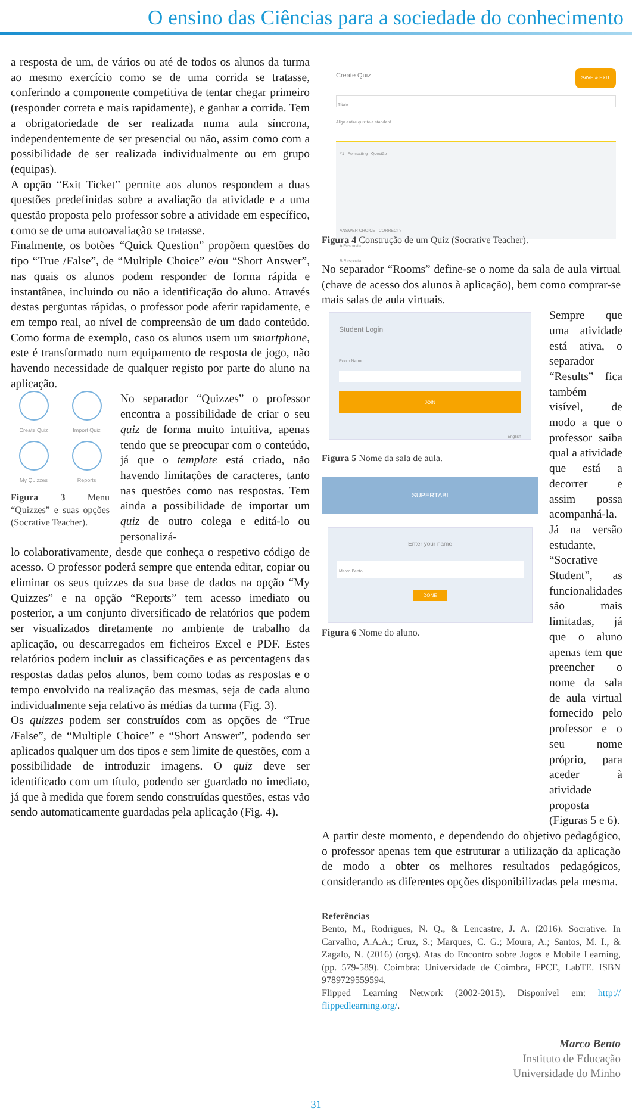O ensino das Ciências para a sociedade do conhecimento
a resposta de um, de vários ou até de todos os alunos da turma ao mesmo exercício como se de uma corrida se tratasse, conferindo a componente competitiva de tentar chegar primeiro (responder correta e mais rapidamente), e ganhar a corrida. Tem a obrigatoriedade de ser realizada numa aula síncrona, independentemente de ser presencial ou não, assim como com a possibilidade de ser realizada individualmente ou em grupo (equipas).
A opção “Exit Ticket” permite aos alunos respondem a duas questões predefinidas sobre a avaliação da atividade e a uma questão proposta pelo professor sobre a atividade em específico, como se de uma autoavaliação se tratasse.
Finalmente, os botões “Quick Question” propõem questões do tipo “True /False”, de “Multiple Choice” e/ou “Short Answer”, nas quais os alunos podem responder de forma rápida e instantânea, incluindo ou não a identificação do aluno. Através destas perguntas rápidas, o professor pode aferir rapidamente, e em tempo real, ao nível de compreensão de um dado conteúdo. Como forma de exemplo, caso os alunos usem um smartphone, este é transformado num equipamento de resposta de jogo, não havendo necessidade de qualquer registo por parte do aluno na aplicação.
Create Quiz
Import Quiz
My Quizzes
Reports
Figura 3 Menu “Quizzes” e suas opções (Socrative Teacher).
No separador “Quizzes” o professor encontra a possibilidade de criar o seu quiz de forma muito intuitiva, apenas tendo que se preocupar com o conteúdo, já que o template está criado, não havendo limitações de caracteres, tanto nas questões como nas respostas. Tem ainda a possibilidade de importar um quiz de outro colega e editá-lo ou personalizá-
lo colaborativamente, desde que conheça o respetivo código de acesso. O professor poderá sempre que entenda editar, copiar ou eliminar os seus quizzes da sua base de dados na opção “My Quizzes” e na opção “Reports” tem acesso imediato ou posterior, a um conjunto diversificado de relatórios que podem ser visualizados diretamente no ambiente de trabalho da aplicação, ou descarregados em ficheiros Excel e PDF. Estes relatórios podem incluir as classificações e as percentagens das respostas dadas pelos alunos, bem como todas as respostas e o tempo envolvido na realização das mesmas, seja de cada aluno individualmente seja relativo às médias da turma (Fig. 3).
Os quizzes podem ser construídos com as opções de “True /False”, de “Multiple Choice” e “Short Answer”, podendo ser aplicados qualquer um dos tipos e sem limite de questões, com a possibilidade de introduzir imagens. O quiz deve ser identificado com um título, podendo ser guardado no imediato, já que à medida que forem sendo construídas questões, estas vão sendo automaticamente guardadas pela aplicação (Fig. 4).
Create Quiz SAVE & EXIT
Título
Align entire quiz to a standard
#1 Formatting Questão
ANSWER CHOICE CORRECT?
A Resposta
B Resposta
Figura 4 Construção de um Quiz (Socrative Teacher).
No separador “Rooms” define-se o nome da sala de aula virtual (chave de acesso dos alunos à aplicação), bem como comprar-se mais salas de aula virtuais.
Student Login
Room Name
JOIN
English
Figura 5 Nome da sala de aula.
SUPERTABI
Enter your name
Marco Bento
DONE
Figura 6 Nome do aluno.
Sempre que uma atividade está ativa, o separador “Results” fica também visível, de modo a que o professor saiba qual a atividade que está a decorrer e assim possa acompanhá-la.
Já na versão estudante, “Socrative Student”, as funcionalidades são mais limitadas, já que o aluno apenas tem que preencher o nome da sala de aula virtual fornecido pelo professor e o seu nome próprio, para aceder à atividade proposta (Figuras 5 e 6).
A partir deste momento, e dependendo do objetivo pedagógico, o professor apenas tem que estruturar a utilização da aplicação de modo a obter os melhores resultados pedagógicos, considerando as diferentes opções disponibilizadas pela mesma.
Referências
Bento, M., Rodrigues, N. Q., & Lencastre, J. A. (2016). Socrative. In Carvalho, A.A.A.; Cruz, S.; Marques, C. G.; Moura, A.; Santos, M. I., & Zagalo, N. (2016) (orgs). Atas do Encontro sobre Jogos e Mobile Learning, (pp. 579-589). Coimbra: Universidade de Coimbra, FPCE, LabTE. ISBN 9789729559594.
Flipped Learning Network (2002-2015). Disponível em: http:// flippedlearning.org/.
Marco Bento
Instituto de Educação
Universidade do Minho
31